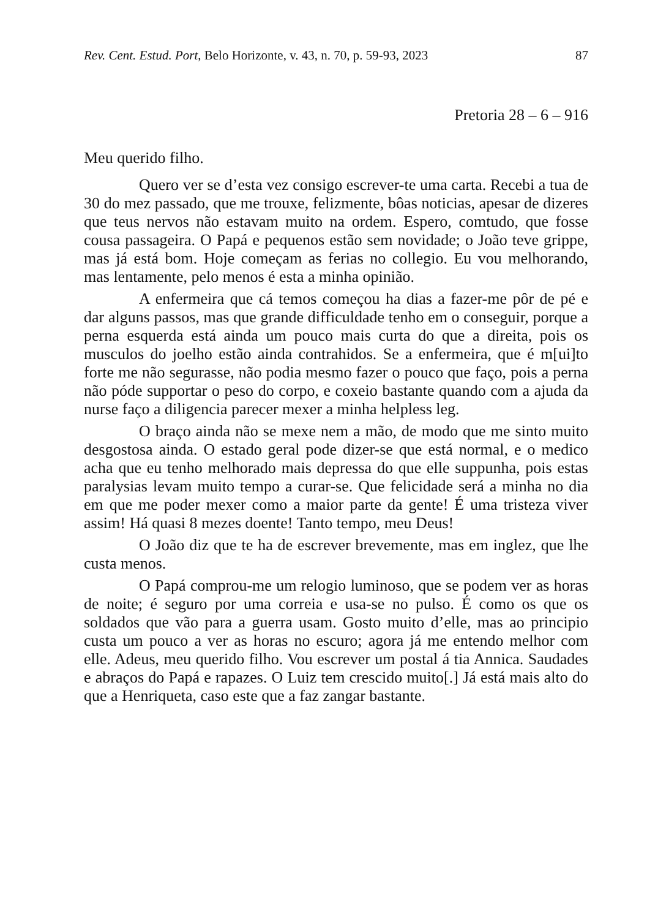Rev. Cent. Estud. Port, Belo Horizonte, v. 43, n. 70, p. 59-93, 2023 87
Pretoria 28 – 6 – 916
Meu querido filho.
Quero ver se d’esta vez consigo escrever-te uma carta. Recebi a tua de 30 do mez passado, que me trouxe, felizmente, bôas noticias, apesar de dizeres que teus nervos não estavam muito na ordem. Espero, comtudo, que fosse cousa passageira. O Papá e pequenos estão sem novidade; o João teve grippe, mas já está bom. Hoje começam as ferias no collegio. Eu vou melhorando, mas lentamente, pelo menos é esta a minha opinião.
A enfermeira que cá temos começou ha dias a fazer-me pôr de pé e dar alguns passos, mas que grande difficuldade tenho em o conseguir, porque a perna esquerda está ainda um pouco mais curta do que a direita, pois os musculos do joelho estão ainda contrahidos. Se a enfermeira, que é m[ui]to forte me não segurasse, não podia mesmo fazer o pouco que faço, pois a perna não póde supportar o peso do corpo, e coxeio bastante quando com a ajuda da nurse faço a diligencia parecer mexer a minha helpless leg.
O braço ainda não se mexe nem a mão, de modo que me sinto muito desgostosa ainda. O estado geral pode dizer-se que está normal, e o medico acha que eu tenho melhorado mais depressa do que elle suppunha, pois estas paralysias levam muito tempo a curar-se. Que felicidade será a minha no dia em que me poder mexer como a maior parte da gente! É uma tristeza viver assim! Há quasi 8 mezes doente! Tanto tempo, meu Deus!
O João diz que te ha de escrever brevemente, mas em inglez, que lhe custa menos.
O Papá comprou-me um relogio luminoso, que se podem ver as horas de noite; é seguro por uma correia e usa-se no pulso. É como os que os soldados que vão para a guerra usam. Gosto muito d’elle, mas ao principio custa um pouco a ver as horas no escuro; agora já me entendo melhor com elle. Adeus, meu querido filho. Vou escrever um postal á tia Annica. Saudades e abraços do Papá e rapazes. O Luiz tem crescido muito[.] Já está mais alto do que a Henriqueta, caso este que a faz zangar bastante.